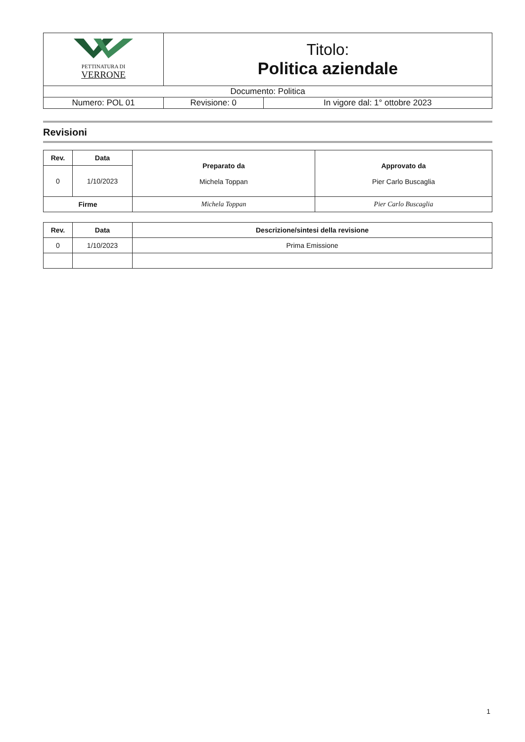| PETTINATURA DI VERRONE | Titolo: Politica aziendale | |
| Documento: Politica | | |
| Numero: POL 01 | Revisione: 0 | In vigore dal: 1° ottobre 2023 |
Revisioni
| Rev. | Data | Preparato da Michela Toppan | Approvato da Pier Carlo Buscaglia |
| --- | --- | --- | --- |
| 0 | 1/10/2023 | | |
| Firme | | Michela Toppan | Pier Carlo Buscaglia |
| Rev. | Data | Descrizione/sintesi della revisione |
| --- | --- | --- |
| 0 | 1/10/2023 | Prima Emissione |
1